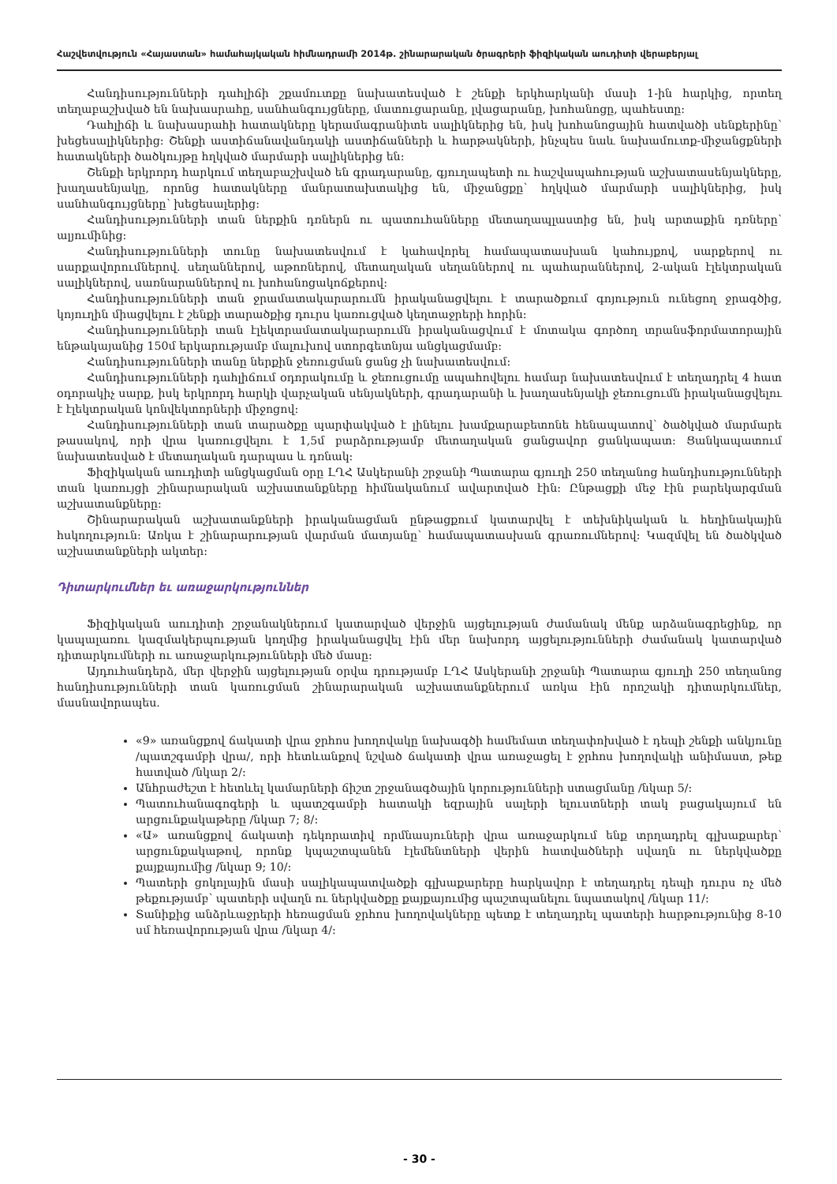Հաշվետվություն «Հայաստան» համահայկական հիմնադրամի 2014թ. շինարարական ծրագրերի ֆիզիկական աուդիտի վերաբերյալ
Հանդիսությունների դահլիճի շքամուտքը նախատեսված է շենքի երկհարկանի մասի 1-ին հարկից, որտեղ տեղաբաշխված են նախասրահը, սանհանգույցները, մատուցարանը, լվացարանը, խոհանոցը, պահեստը:
Դահլիճի և նախասրահի հատակները կերամագրանիտե սալիկներից են, իսկ խոհանոցային հատվածի սենքերինը՝ խեցեսալիկներից: Շենքի աստիճանավանդակի աստիճանների և հարթակների, ինչպես նաև նախամուտք-միջանցքների հատակների ծածկույթը հղկված մարմարի սալիկներից են:
Շենքի երկրորդ հարկում տեղաբաշխված են գրադարանը, գյուղապետի ու հաշվապահության աշխատասենյակները, խաղասենյակը, որոնց հատակները մանրատախտակից են, միջանցքը՝ հղկված մարմարի սալիկներից, իսկ սանհանգույցները՝ խեցեսալերից:
Հանդիսությունների տան ներքին դռներն ու պատուհանները մետաղապլաստից են, իսկ արտաքին դռները՝ ալյումինից:
Հանդիսությունների տունը նախատեսվում է կահավորել համապատասխան կահույքով, սարքերով ու սարքավորումներով. սեղաններով, աթոռներով, մետաղական սեղաններով ու պահարաններով, 2-ական էլեկտրական սալիկներով, սառնարաններով ու խոհանոցակոճքերով:
Հանդիսությունների տան ջրամատակարարումն իրականացվելու է տարածքում գոյություն ունեցող ջրագծից, կոյուղին միացվելու է շենքի տարածքից դուրս կառուցված կեղտաջրերի հորին:
Հանդիսությունների տան էլեկտրամատակարարումն իրականացվում է մոտակա գործող տրանսֆորմատորային ենթակայանից 150մ երկարությամբ մալուխով ստորգետնյա անցկացմամբ:
Հանդիսությունների տանը ներքին ջեռուցման ցանց չի նախատեսվում:
Հանդիսությունների դահլիճում օդորակումը և ջեռուցումը ապահովելու համար նախատեսվում է տեղադրել 4 հատ օդորակիչ սարք, իսկ երկրորդ հարկի վարչական սենյակների, գրադարանի և խաղասենյակի ջեռուցումն իրականացվելու է էլեկտրական կոնվեկտորների միջոցով:
Հանդիսությունների տան տարածքը պարփակված է լինելու խամքարաբետոնե հենապատով՝ ծածկված մարմարե թասակով, որի վրա կառուցվելու է 1,5մ բարձրությամբ մետաղական ցանցավոր ցանկապատ: Ցանկապատում նախատեսված է մետաղական դարպաս և դռնակ:
Ֆիզիկական աուդիտի անցկացման օրը ԼՂՀ Ասկերանի շրջանի Պատարա գյուղի 250 տեղանոց հանդիսությունների տան կառույցի շինարարական աշխատանքները հիմնականում ավարտված էին: Ընթացքի մեջ էին բարեկարգման աշխատանքները:
Շինարարական աշխատանքների իրականացման ընթացքում կատարվել է տեխնիկական և հեղինակային հսկողություն: Առկա է շինարարության վարման մատյանը՝ համապատասխան գրառումներով: Կազմվել են ծածկված աշխատանքների ակտեր:
Դիտարկումներ եւ առաջարկություններ
Ֆիզիկական աուդիտի շրջանակներում կատարված վերջին այցելության ժամանակ մենք արձանագրեցինք, որ կապալառու կազմակերպության կողմից իրականացվել էին մեր նախորդ այցելությունների ժամանակ կատարված դիտարկումների ու առաջարկությունների մեծ մասը:
Այդուհանդերձ, մեր վերջին այցելության օրվա դրությամբ ԼՂՀ Ասկերանի շրջանի Պատարա գյուղի 250 տեղանոց հանդիսությունների տան կառուցման շինարարական աշխատանքներում առկա էին որոշակի դիտարկումներ, մասնավորապես.
«9» առանցքով ճակատի վրա ջրհոս խողովակը նախագծի համեմատ տեղափոխված է դեպի շենքի անկյունը /պատշգամբի վրա/, որի հետևանքով նշված ճակատի վրա առաջացել է ջրհոս խողովակի անիմաստ, թեք հատված /նկար 2/:
Անհրաժեշտ է հետևել կամարների ճիշտ շրջանագծային կորությունների ստացմանը /նկար 5/:
Պատուհանագոգերի և պատշգամբի հատակի եզրային սալերի ելուստների տակ բացակայում են արցունքակաթերը /նկար 7; 8/:
«Ա» առանցքով ճակատի դեկորատիվ որմնասյուների վրա առաջարկում ենք տրղադրել գլխաքարեր՝ արցունքակաթով, որոնք կպաշտպանեն էլեմենտների վերին հատվածների սվաղն ու ներկվածքը քայքայումից /նկար 9; 10/:
Պատերի ցոկոլային մասի սալիկապատվածքի գլխաքարերը հարկավոր է տեղադրել դեպի դուրս ոչ մեծ թեքությամբ՝ պատերի սվաղն ու ներկվածքը քայքայումից պաշտպանելու նպատակով /նկար 11/:
Տանիքից անձրևաջրերի հեռացման ջրհոս խողովակները պետք է տեղադրել պատերի հարթությունից 8-10 սմ հեռավորության վրա /նկար 4/:
- 30 -